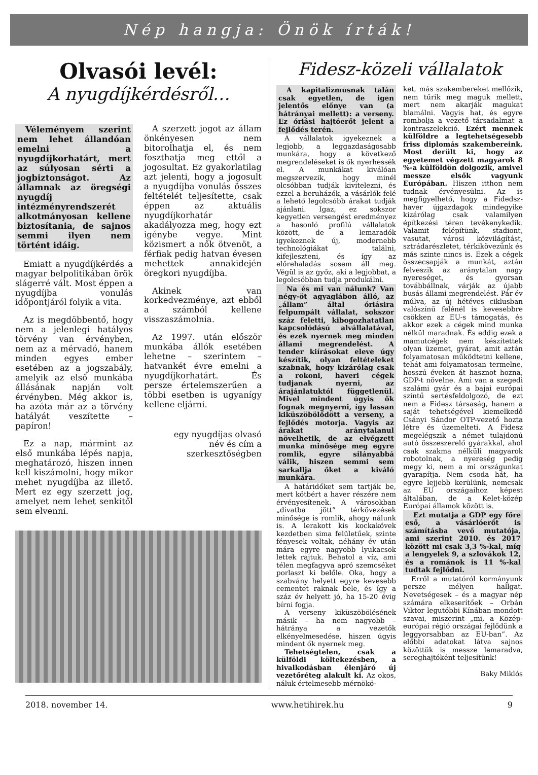Nép hangja: Önök írták!
Olvasói levél:
A nyugdíjkérdésről…
Véleményem szerint nem lehet állandóan emelni a nyugdíjkorhatárt, mert az súlyosan sérti a jogbiztonságot. Az államnak az öregségi nyugdíj intézményrendszerét alkotmányosan kellene biztosítania, de sajnos semmi ilyen nem történt idáig.
Emiatt a nyugdíjkérdés a magyar belpolitikában örök slágerré vált. Most éppen a nyugdíjba vonulás időpontjáról folyik a vita.
Az is megdöbbentő, hogy nem a jelenlegi hatályos törvény van érvényben, nem az a mérvadó, hanem minden egyes ember esetében az a jogszabály, amelyik az első munkába állásának napján volt érvényben. Még akkor is, ha azóta már az a törvény hatályát veszítette – papíron!
Ez a nap, mármint az első munkába lépés napja, meghatározó, hiszen innen kell kiszámolni, hogy mikor mehet nyugdíjba az illető. Mert ez egy szerzett jog, amelyet nem lehet senkitől sem elvenni.
A szerzett jogot az állam önkényesen nem bitorolhatja el, és nem foszthatja meg ettől a jogosultat. Ez gyakorlatilag azt jelenti, hogy a jogosult a nyugdíjba vonulás összes feltételét teljesítette, csak éppen az aktuális nyugdíjkorhatár akadályozza meg, hogy ezt igénybe vegye. Mint közismert a nők ötvenöt, a férfiak pedig hatvan évesen mehettek annakidején öregkori nyugdíjba.
Akinek van korkedvezménye, azt ebből a számból kellene visszaszámolnia.
Az 1997. után először munkába állók esetében lehetne – szerintem – hatvankét évre emelni a nyugdíjkorhatárt. És persze értelemszerűen a többi esetben is ugyanígy kellene eljárni.
egy nyugdíjas olvasó
név és cím a szerkesztőségben
Fidesz-közeli vállalatok
A kapitalizmusnak talán csak egyetlen, de igen jelentős előnye van (a hátrányai mellett): a verseny. Ez óriási hajtóerőt jelent a fejlődés terén.
A vállalatok igyekeznek a legjobb, a leggazdaságosabb munkára, hogy a következő megrendeléseket is ők nyerhessék el. A munkákat kiválóan megszervezik, hogy minél olcsóbban tudják kivitelezni, és ezzel a beruházók, a vásárlók felé a lehető legolcsóbb árakat tudják ajánlani. Igaz, ez sokszor kegyetlen versengést eredményez a hasonló profilú vállalatok között, de a lemaradók igyekeznek új, modernebb technológiákat találni, kifejleszteni, és így az előrehaladás sosem áll meg. Végül is az győz, aki a legjobbat, a legolcsóbban tudja produkálni.
Na és mi van nálunk? Van négy-öt agyaglábon álló, az „állam” által óriásira felpumpált vállalat, sokszor száz feletti, kibogozhatatlan kapcsolódású alvállalatával, és ezek nyernek meg minden állami megrendelést. A tender kiírásokat eleve úgy készítik, olyan feltételeket szabnak, hogy kizárólag csak a rokoni, haveri cégek tudjanak nyerni, az árajánlatuktól függetlenül. Mivel mindent úgyis ők fognak megnyerni, így lassan kiküszöbölődött a verseny, a fejlődés motorja. Vagyis az árakat aránytalanul növelhetik, de az elvégzett munka minősége meg egyre romlik, egyre silányabbá válik, hiszen semmi sem sarkallja őket a kiváló munkára.
A határidőket sem tartják be, mert kötbért a haver részére nem érvényesítenek. A városokban „divatba jött” térkövezések minősége is romlik, ahogy nálunk is. A lerakott kis kockakövek kezdetben sima felületűek, szinte fényesek voltak, néhány év után mára egyre nagyobb lyukacsok lettek rajtuk. Behatol a víz, ami télen megfagyva apró szemcséket porlaszt ki belőle. Oka, hogy a szabvány helyett egyre kevesebb cementet raknak bele, és így a száz év helyett jó, ha 15-20 évig bírni fogja.
A verseny kiküszöbölésének másik – ha nem nagyobb – hátránya a vezetők elkényelmesedése, hiszen úgyis mindent ők nyernek meg.
Tehetségtelen, csak a külföldi költekezésben, a hivalkodásban élenjáró új vezetőréteg alakult ki. Az okos, náluk értelmesebb mérnökö-
ket, más szakembereket mellőzik, nem tűrik meg maguk mellett, mert nem akarják magukat blamálni. Vagyis hat, és egyre rombolja a vezető társadalmat a kontraszelekció. Ezért mennek külföldre a legtehetségesebb friss diplomás szakembereink. Most derült ki, hogy az egyetemet végzett magyarok 8 %-a külföldön dolgozik, amivel messze elsők vagyunk Európában. Hiszen itthon nem tudnak érvényesülni. Az is megfigyelhető, hogy a Fidedsz-haver újgazdagok mindegyike kizárólag csak valamilyen építkezési téren tevékenykedik. Valamit felépítünk, stadiont, vasutat, városi közvilágítást, sztrádarészletet, térkikövezünk és más szinte nincs is. Ezek a cégek összecsapják a munkát, aztán felveszik az aránytalan nagy nyereséget, és gyorsan továbbállnak, várják az újabb busás állami megrendelést. Pár év múlva, az új hétéves ciklusban valószínű felénél is kevesebbre csökken az EU-s támogatás, és akkor ezek a cégek mind munka nélkül maradnak. És eddig ezek a mamutcégek nem készítettek olyan üzemet, gyárat, amit aztán folyamatosan működtetni kellene, tehát ami folyamatosan termelne, hosszú éveken át hasznot hozna, GDP-t növelne. Ami van a szegedi szalámi gyár és a bajai európai szintű sertésfeldolgozó, de ezt nem a Fidesz társaság, hanem a saját tehetségével kiemelkedő Csányi Sándor OTP-vezető hozta létre és üzemelteti. A Fidesz megelégszik a német tulajdonú autó összeszerelő gyárakkal, ahol csak szakma nélküli magyarok robotolnak, a nyereség pedig megy ki, nem a mi országunkat gyarapítja. Nem csoda hát, ha egyre lejjebb kerülünk, nemcsak az EU országaihoz képest általában, de a Kelet-közép Európai államok között is.
Ezt mutatja a GDP egy főre eső, a vásárlóerőt is számításba vevő mutatója, ami szerint 2010. és 2017 között mi csak 3,3 %-kal, míg a lengyelek 9, a szlovákok 12, és a románok is 11 %-kal tudtak fejlődni.
Erről a mutatóról kormányunk persze mélyen hallgat. Nevetségesek – és a magyar nép számára elkeserítőek – Orbán Viktor legutóbbi Kínában mondott szavai, miszerint „mi, a Közép-európai régió országai fejlődünk a leggyorsabban az EU-ban”. Az előbbi adatokat látva sajnos közöttük is messze lemaradva, sereghajtóként teljesítünk!
Baky Miklós
2018. november 14. www.hetihirek.hu 9